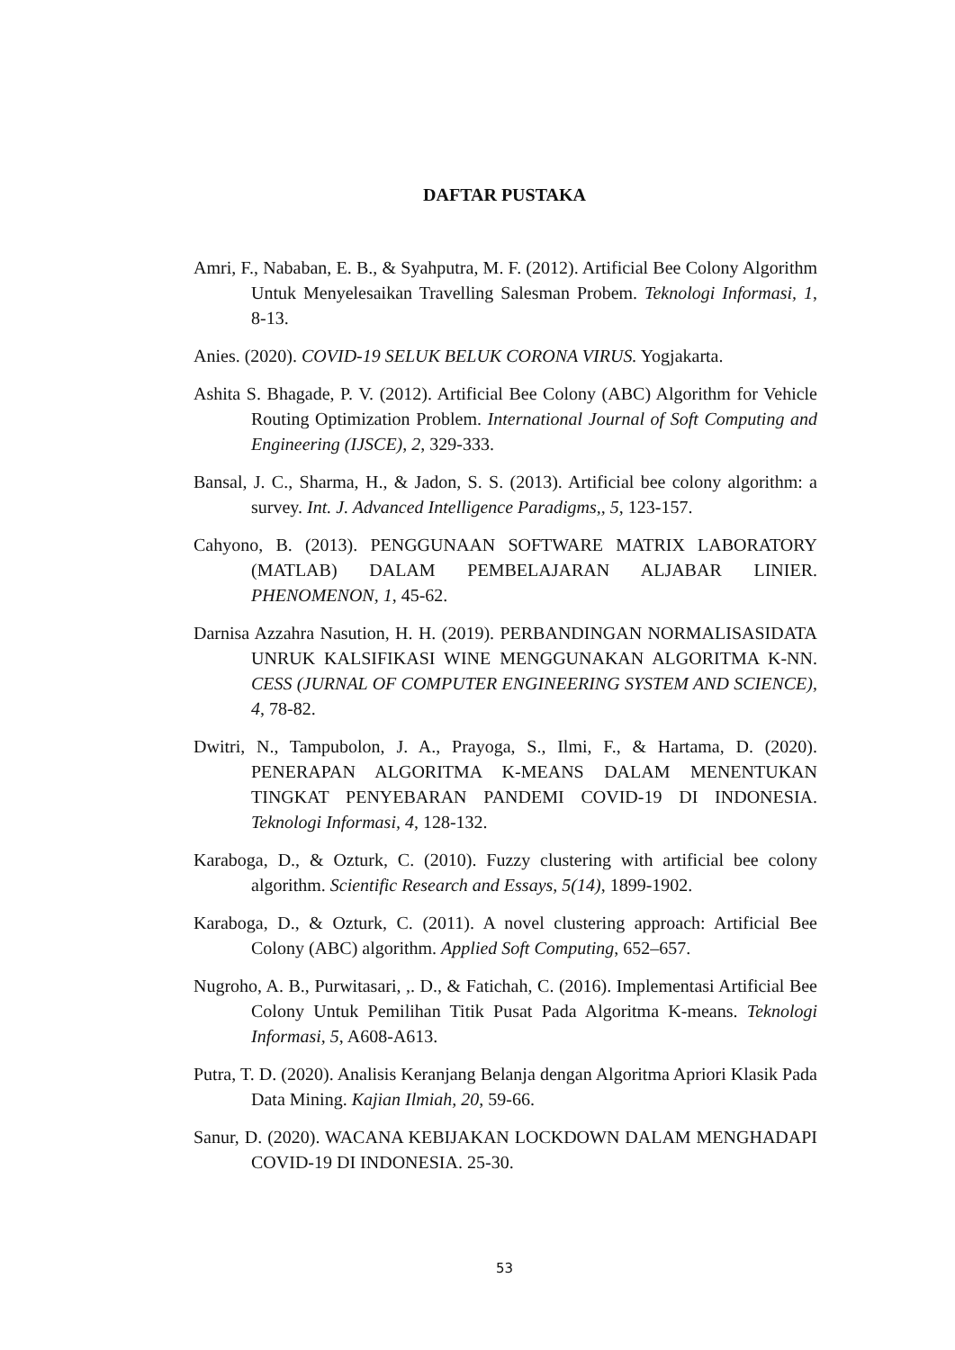DAFTAR PUSTAKA
Amri, F., Nababan, E. B., & Syahputra, M. F. (2012). Artificial Bee Colony Algorithm Untuk Menyelesaikan Travelling Salesman Probem. Teknologi Informasi, 1, 8-13.
Anies. (2020). COVID-19 SELUK BELUK CORONA VIRUS. Yogjakarta.
Ashita S. Bhagade, P. V. (2012). Artificial Bee Colony (ABC) Algorithm for Vehicle Routing Optimization Problem. International Journal of Soft Computing and Engineering (IJSCE), 2, 329-333.
Bansal, J. C., Sharma, H., & Jadon, S. S. (2013). Artificial bee colony algorithm: a survey. Int. J. Advanced Intelligence Paradigms,, 5, 123-157.
Cahyono, B. (2013). PENGGUNAAN SOFTWARE MATRIX LABORATORY (MATLAB) DALAM PEMBELAJARAN ALJABAR LINIER. PHENOMENON, 1, 45-62.
Darnisa Azzahra Nasution, H. H. (2019). PERBANDINGAN NORMALISASIDATA UNRUK KALSIFIKASI WINE MENGGUNAKAN ALGORITMA K-NN. CESS (JURNAL OF COMPUTER ENGINEERING SYSTEM AND SCIENCE), 4, 78-82.
Dwitri, N., Tampubolon, J. A., Prayoga, S., Ilmi, F., & Hartama, D. (2020). PENERAPAN ALGORITMA K-MEANS DALAM MENENTUKAN TINGKAT PENYEBARAN PANDEMI COVID-19 DI INDONESIA. Teknologi Informasi, 4, 128-132.
Karaboga, D., & Ozturk, C. (2010). Fuzzy clustering with artificial bee colony algorithm. Scientific Research and Essays, 5(14), 1899-1902.
Karaboga, D., & Ozturk, C. (2011). A novel clustering approach: Artificial Bee Colony (ABC) algorithm. Applied Soft Computing, 652–657.
Nugroho, A. B., Purwitasari, ,. D., & Fatichah, C. (2016). Implementasi Artificial Bee Colony Untuk Pemilihan Titik Pusat Pada Algoritma K-means. Teknologi Informasi, 5, A608-A613.
Putra, T. D. (2020). Analisis Keranjang Belanja dengan Algoritma Apriori Klasik Pada Data Mining. Kajian Ilmiah, 20, 59-66.
Sanur, D. (2020). WACANA KEBIJAKAN LOCKDOWN DALAM MENGHADAPI COVID-19 DI INDONESIA. 25-30.
53